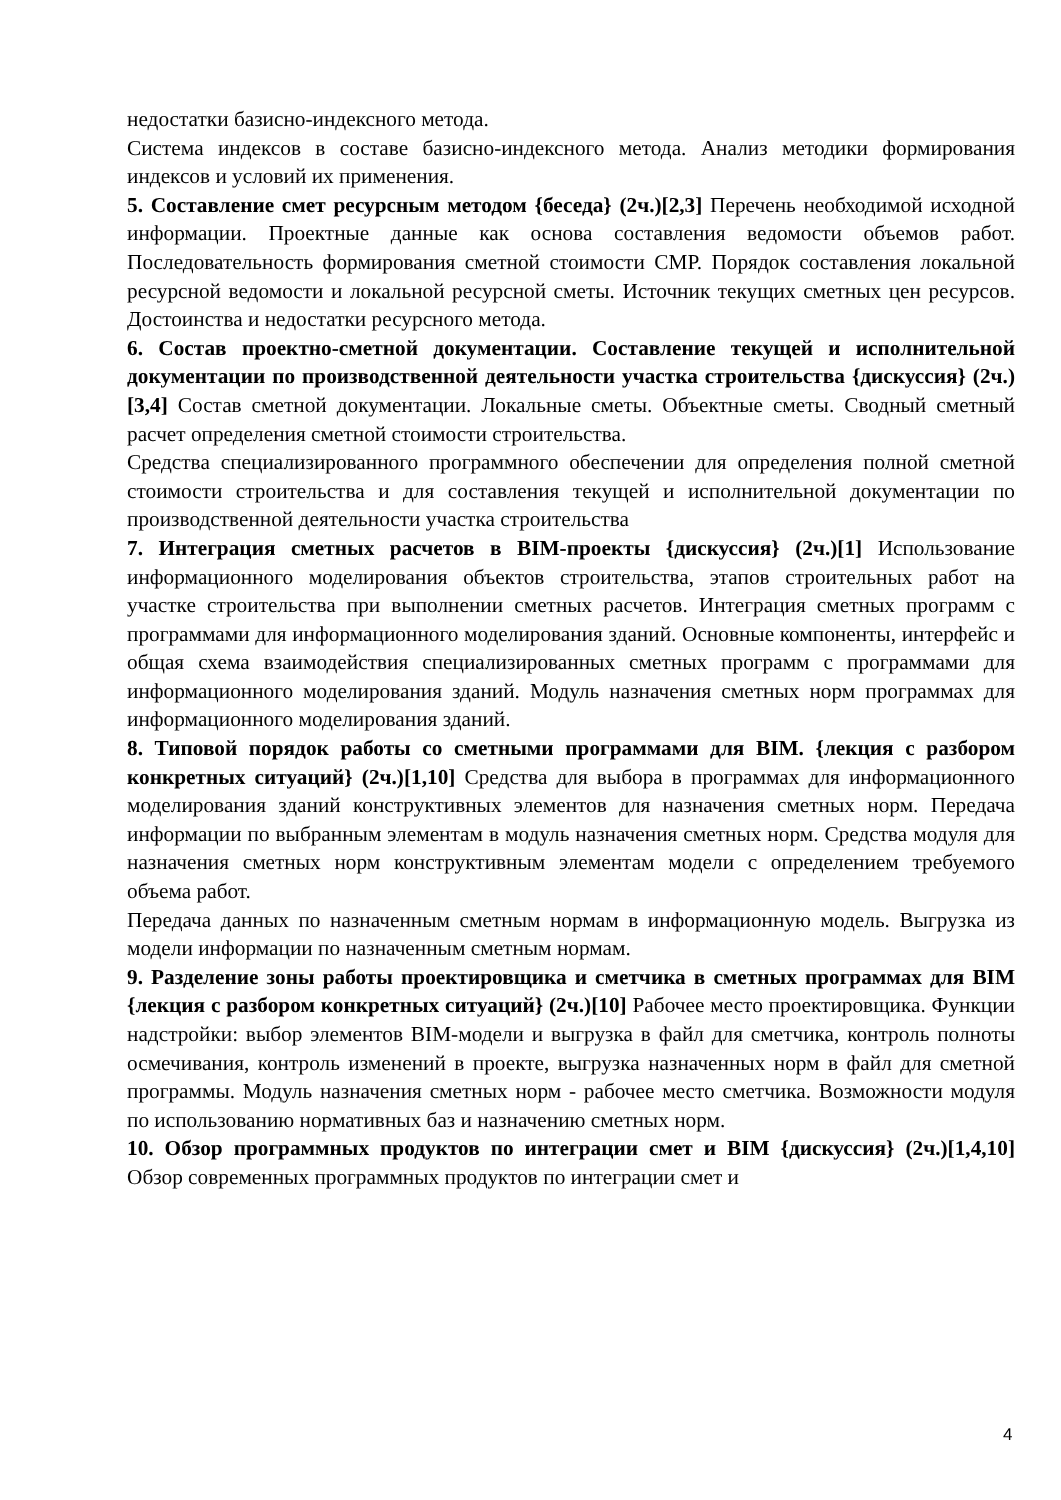недостатки базисно-индексного метода.
Система индексов в составе базисно-индексного метода. Анализ методики формирования индексов и условий их применения.
5. Составление смет ресурсным методом {беседа} (2ч.)[2,3] Перечень необходимой исходной информации. Проектные данные как основа составления ведомости объемов работ. Последовательность формирования сметной стоимости СМР. Порядок составления локальной ресурсной ведомости и локальной ресурсной сметы. Источник текущих сметных цен ресурсов. Достоинства и недостатки ресурсного метода.
6. Состав проектно-сметной документации. Составление текущей и исполнительной документации по производственной деятельности участка строительства {дискуссия} (2ч.)[3,4] Состав сметной документации. Локальные сметы. Объектные сметы. Сводный сметный расчет определения сметной стоимости строительства.
Средства специализированного программного обеспечении для определения полной сметной стоимости строительства и для составления текущей и исполнительной документации по производственной деятельности участка строительства
7. Интеграция сметных расчетов в BIM-проекты {дискуссия} (2ч.)[1] Использование информационного моделирования объектов строительства, этапов строительных работ на участке строительства при выполнении сметных расчетов. Интеграция сметных программ с программами для информационного моделирования зданий. Основные компоненты, интерфейс и общая схема взаимодействия специализированных сметных программ с программами для информационного моделирования зданий. Модуль назначения сметных норм программах для информационного моделирования зданий.
8. Типовой порядок работы со сметными программами для BIM. {лекция с разбором конкретных ситуаций} (2ч.)[1,10] Средства для выбора в программах для информационного моделирования зданий конструктивных элементов для назначения сметных норм. Передача информации по выбранным элементам в модуль назначения сметных норм. Средства модуля для назначения сметных норм конструктивным элементам модели с определением требуемого объема работ.
Передача данных по назначенным сметным нормам в информационную модель. Выгрузка из модели информации по назначенным сметным нормам.
9. Разделение зоны работы проектировщика и сметчика в сметных программах для BIM {лекция с разбором конкретных ситуаций} (2ч.)[10] Рабочее место проектировщика. Функции надстройки: выбор элементов BIM-модели и выгрузка в файл для сметчика, контроль полноты осмечивания, контроль изменений в проекте, выгрузка назначенных норм в файл для сметной программы. Модуль назначения сметных норм - рабочее место сметчика. Возможности модуля по использованию нормативных баз и назначению сметных норм.
10. Обзор программных продуктов по интеграции смет и BIM {дискуссия} (2ч.)[1,4,10] Обзор современных программных продуктов по интеграции смет и
4